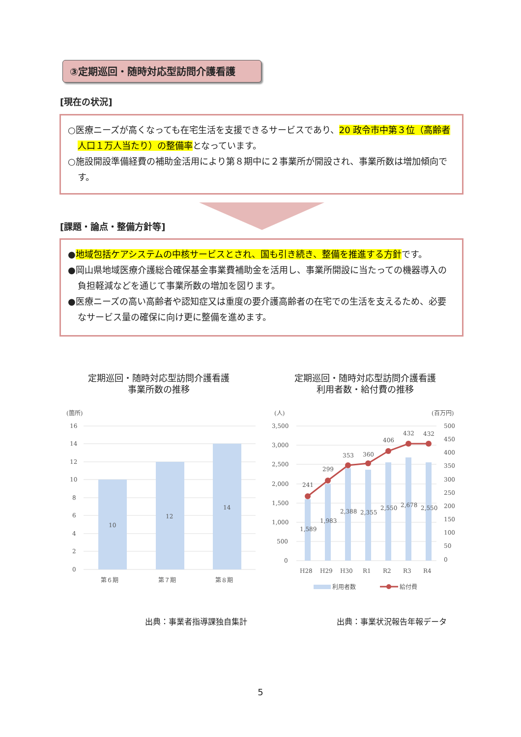③定期巡回・随時対応型訪問介護看護
[現在の状況]
○医療ニーズが高くなっても在宅生活を支援できるサービスであり、20 政令市中第３位（高齢者人口１万人当たり）の整備率となっています。
○施設開設準備経費の補助金活用により第８期中に２事業所が開設され、事業所数は増加傾向です。
[課題・論点・整備方針等]
●地域包括ケアシステムの中核サービスとされ、国も引き続き、整備を推進する方針です。
●岡山県地域医療介護総合確保基金事業費補助金を活用し、事業所開設に当たっての機器導入の負担軽減などを通じて事業所数の増加を図ります。
●医療ニーズの高い高齢者や認知症又は重度の要介護高齢者の在宅での生活を支えるため、必要なサービス量の確保に向け更に整備を進めます。
定期巡回・随時対応型訪問介護看護
事業所数の推移
定期巡回・随時対応型訪問介護看護
利用者数・給付費の推移
(箇所)
16
14
12
10
8
6
4
2
0
10
12
14
第６期
第７期
第８期
(人)
(百万円)
3,500
3,000
2,500
2,000
1,500
1,000
500
0
500
450
400
350
300
250
200
150
100
50
0
241
299
353
360
406
432
432
1,589
1,983
2,388
2,355
2,550
2,678
2,550
H28
H29
H30
R1
R2
R3
R4
利用者数
給付費
出典：事業者指導課独自集計 出典：事業状況報告年報データ
5